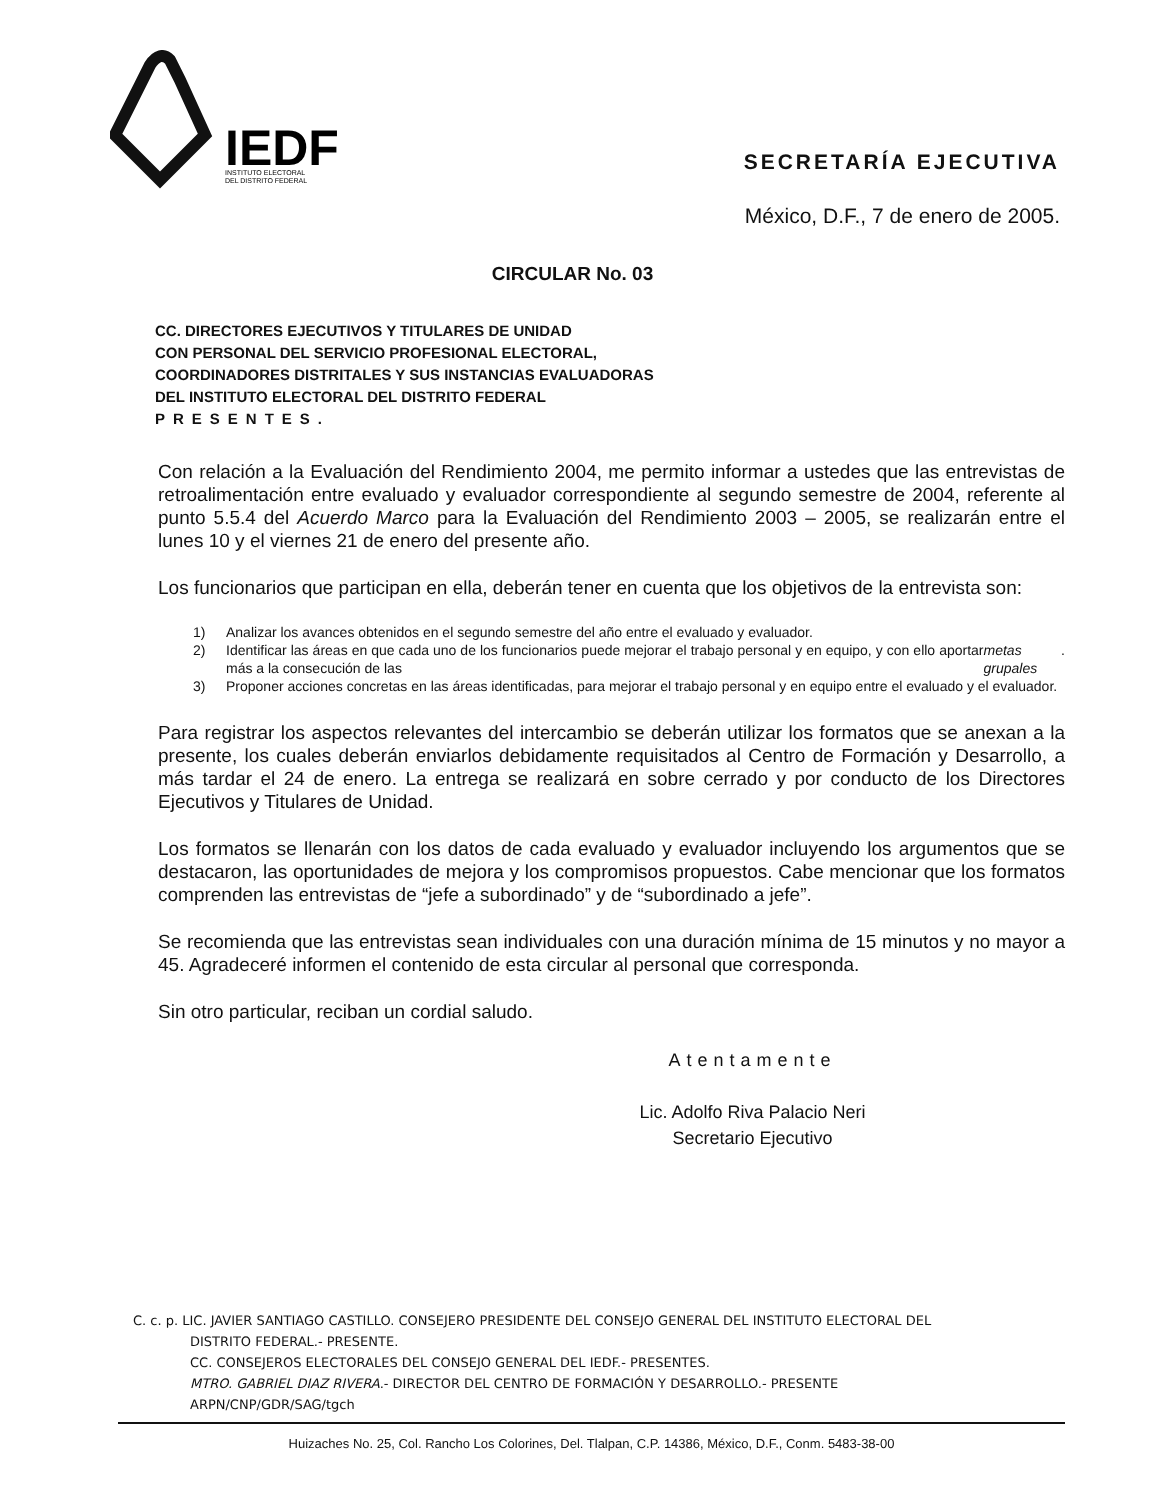IEDF
INSTITUTO ELECTORAL
DEL DISTRITO FEDERAL
SECRETARÍA EJECUTIVA
México, D.F., 7 de enero de 2005.
CIRCULAR No. 03
CC. DIRECTORES EJECUTIVOS Y TITULARES DE UNIDAD
CON PERSONAL DEL SERVICIO PROFESIONAL ELECTORAL,
COORDINADORES DISTRITALES Y SUS INSTANCIAS EVALUADORAS
DEL INSTITUTO ELECTORAL DEL DISTRITO FEDERAL
PRESENTES.
Con relación a la Evaluación del Rendimiento 2004, me permito informar a ustedes que las entrevistas de retroalimentación entre evaluado y evaluador correspondiente al segundo semestre de 2004, referente al punto 5.5.4 del Acuerdo Marco para la Evaluación del Rendimiento 2003 – 2005, se realizarán entre el lunes 10 y el viernes 21 de enero del presente año.
Los funcionarios que participan en ella, deberán tener en cuenta que los objetivos de la entrevista son:
1) Analizar los avances obtenidos en el segundo semestre del año entre el evaluado y evaluador.
2) Identificar las áreas en que cada uno de los funcionarios puede mejorar el trabajo personal y en equipo, y con ello aportar más a la consecución de las metas grupales.
3) Proponer acciones concretas en las áreas identificadas, para mejorar el trabajo personal y en equipo entre el evaluado y el evaluador.
Para registrar los aspectos relevantes del intercambio se deberán utilizar los formatos que se anexan a la presente, los cuales deberán enviarlos debidamente requisitados al Centro de Formación y Desarrollo, a más tardar el 24 de enero. La entrega se realizará en sobre cerrado y por conducto de los Directores Ejecutivos y Titulares de Unidad.
Los formatos se llenarán con los datos de cada evaluado y evaluador incluyendo los argumentos que se destacaron, las oportunidades de mejora y los compromisos propuestos. Cabe mencionar que los formatos comprenden las entrevistas de “jefe a subordinado” y de “subordinado a jefe”.
Se recomienda que las entrevistas sean individuales con una duración mínima de 15 minutos y no mayor a 45. Agradeceré informen el contenido de esta circular al personal que corresponda.
Sin otro particular, reciban un cordial saludo.
Atentamente
Lic. Adolfo Riva Palacio Neri
Secretario Ejecutivo
C. c. p. LIC. JAVIER SANTIAGO CASTILLO. CONSEJERO PRESIDENTE DEL CONSEJO GENERAL DEL INSTITUTO ELECTORAL DEL
DISTRITO FEDERAL.- PRESENTE.
CC. CONSEJEROS ELECTORALES DEL CONSEJO GENERAL DEL IEDF.- PRESENTES.
MTRO. GABRIEL DIAZ RIVERA.- DIRECTOR DEL CENTRO DE FORMACIÓN Y DESARROLLO.- PRESENTE
ARPN/CNP/GDR/SAG/tgch
Huizaches No. 25, Col. Rancho Los Colorines, Del. Tlalpan, C.P. 14386, México, D.F., Conm. 5483-38-00